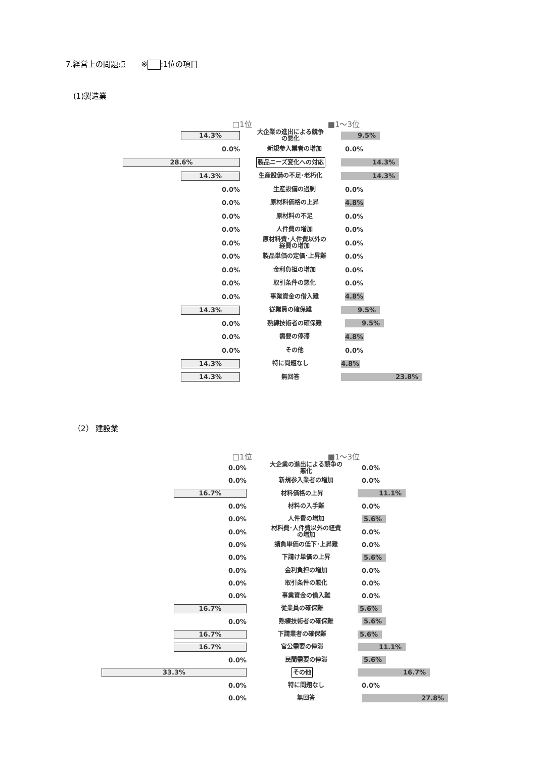7.経営上の問題点　　※ :1位の項目
(1)製造業
□1位 ■1〜3位
14.3%
大企業の進出による競争
の悪化
9.5%
0.0%
新規参入業者の増加
0.0%
28.6%
製品ニーズ変化への対応
14.3%
14.3%
生産設備の不足･老朽化
14.3%
0.0%
生産設備の過剰
0.0%
0.0%
原材料価格の上昇
4.8%
0.0%
原材料の不足
0.0%
0.0%
人件費の増加
0.0%
0.0%
原材料費･人件費以外の
経費の増加
0.0%
0.0%
製品単価の定価･上昇難
0.0%
0.0%
金利負担の増加
0.0%
0.0%
取引条件の悪化
0.0%
0.0%
事業資金の借入難
4.8%
14.3%
従業員の確保難
9.5%
0.0%
熟練技術者の確保難
9.5%
0.0%
需要の停滞
4.8%
0.0%
その他
0.0%
14.3%
特に問題なし
4.8%
14.3%
無回答
23.8%
（2） 建設業
□1位 ■1〜3位
0.0%
大企業の進出による競争の
悪化
0.0%
0.0%
新規参入業者の増加
0.0%
16.7%
材料価格の上昇
11.1%
0.0%
材料の入手難
0.0%
0.0%
人件費の増加
5.6%
0.0%
材料費･人件費以外の経費
の増加
0.0%
0.0%
請負単価の低下･上昇難
0.0%
0.0%
下請け単価の上昇
5.6%
0.0%
金利負担の増加
0.0%
0.0%
取引条件の悪化
0.0%
0.0%
事業資金の借入難
0.0%
16.7%
従業員の確保難
5.6%
0.0%
熟練技術者の確保難
5.6%
16.7%
下請業者の確保難
5.6%
16.7%
官公需要の停滞
11.1%
0.0%
民間需要の停滞
5.6%
33.3%
その他
16.7%
0.0%
特に問題なし
0.0%
0.0%
無回答
27.8%